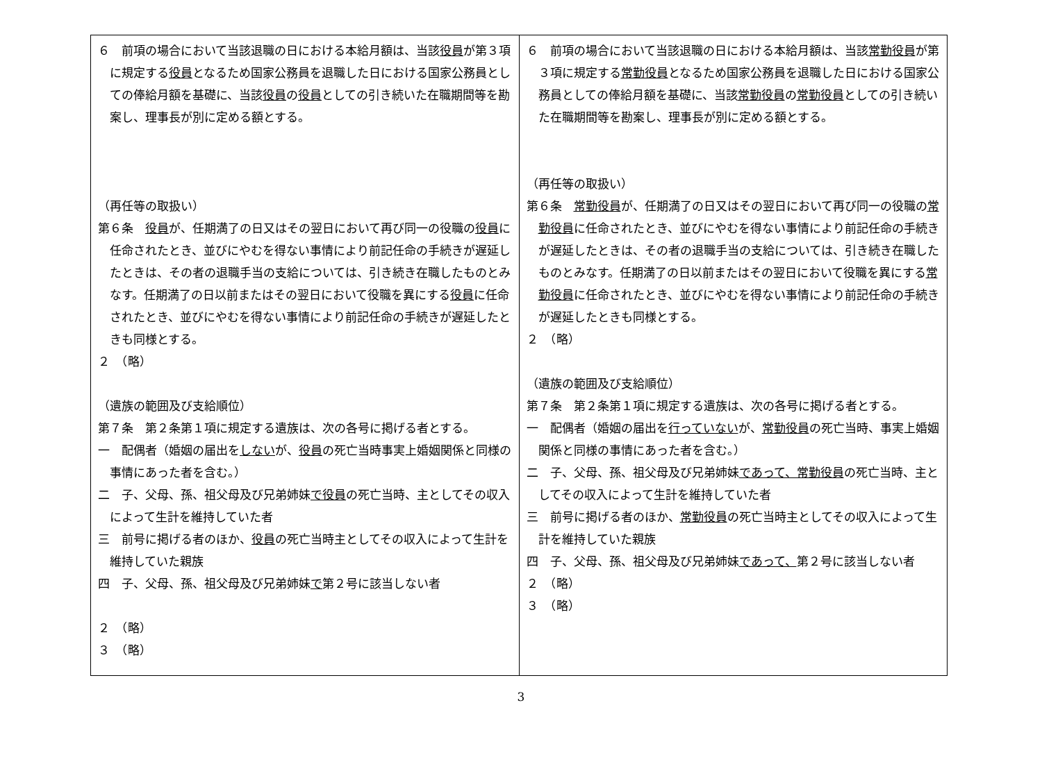| ６ 前項の場合において当該退職の日における本給月額は、当該 役員 が第３項に規定する 役員 となるため国家公務員を退職した日における国家公務員としての俸給月額を基礎に、当該 役員 の 役員 としての引き続いた在職期間等を勘案し、理事長が別に定める額とする。 （再任等の取扱い） 第６条 役員 が、任期満了の日又はその翌日において再び同一の役職の 役員 に任命されたとき、並びにやむを得ない事情により前記任命の手続きが遅延したときは、その者の退職手当の支給については、引き続き在職したものとみなす。任期満了の日以前またはその翌日において役職を異にする 役員 に任命されたとき、並びにやむを得ない事情により前記任命の手続きが遅延したときも同様とする。 ２ （略） （遺族の範囲及び支給順位） 第７条 第２条第１項に規定する遺族は、次の各号に掲げる者とする。 一 配偶者（婚姻の届出を しない が、 役員 の死亡当時事実上婚姻関係と同様の事情にあった者を含む。） 二 子、父母、孫、祖父母及び兄弟姉妹 で役員 の死亡当時、主としてその収入によって生計を維持していた者 三 前号に掲げる者のほか、 役員 の死亡当時主としてその収入によって生計を維持していた親族 四 子、父母、孫、祖父母及び兄弟姉妹 で 第２号に該当しない者 ２ （略） ３ （略） | ６ 前項の場合において当該退職の日における本給月額は、当該 常勤役員 が第３項に規定する 常勤役員 となるため国家公務員を退職した日における国家公務員としての俸給月額を基礎に、当該 常勤役員 の 常勤役員 としての引き続いた在職期間等を勘案し、理事長が別に定める額とする。 （再任等の取扱い） 第６条 常勤役員 が、任期満了の日又はその翌日において再び同一の役職の 常勤役員 に任命されたとき、並びにやむを得ない事情により前記任命の手続きが遅延したときは、その者の退職手当の支給については、引き続き在職したものとみなす。任期満了の日以前またはその翌日において役職を異にする 常勤役員 に任命されたとき、並びにやむを得ない事情により前記任命の手続きが遅延したときも同様とする。 ２ （略） （遺族の範囲及び支給順位） 第７条 第２条第１項に規定する遺族は、次の各号に掲げる者とする。 一 配偶者（婚姻の届出を 行っていない が、 常勤役員 の死亡当時、事実上婚姻関係と同様の事情にあった者を含む。） 二 子、父母、孫、祖父母及び兄弟姉妹 であって、常勤役員 の死亡当時、主としてその収入によって生計を維持していた者 三 前号に掲げる者のほか、 常勤役員 の死亡当時主としてその収入によって生計を維持していた親族 四 子、父母、孫、祖父母及び兄弟姉妹 であって、 第２号に該当しない者 ２ （略） ３ （略） |
3